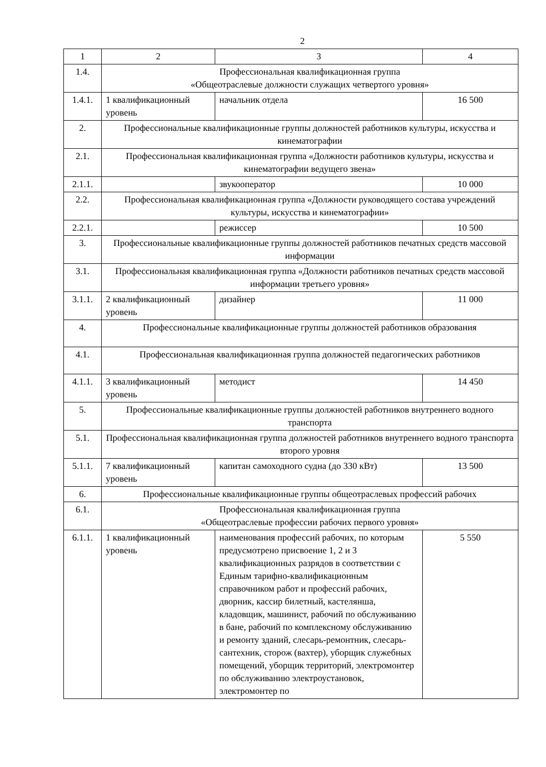2
| 1 | 2 | 3 | 4 |
| --- | --- | --- | --- |
| 1.4. | Профессиональная квалификационная группа «Общеотраслевые должности служащих четвертого уровня» | | |
| 1.4.1. | 1 квалификационный уровень | начальник отдела | 16 500 |
| 2. | Профессиональные квалификационные группы должностей работников культуры, искусства и кинематографии | | |
| 2.1. | Профессиональная квалификационная группа «Должности работников культуры, искусства и кинематографии ведущего звена» | | |
| 2.1.1. | | звукооператор | 10 000 |
| 2.2. | Профессиональная квалификационная группа «Должности руководящего состава учреждений культуры, искусства и кинематографии» | | |
| 2.2.1. | | режиссер | 10 500 |
| 3. | Профессиональные квалификационные группы должностей работников печатных средств массовой информации | | |
| 3.1. | Профессиональная квалификационная группа «Должности работников печатных средств массовой информации третьего уровня» | | |
| 3.1.1. | 2 квалификационный уровень | дизайнер | 11 000 |
| 4. | Профессиональные квалификационные группы должностей работников образования | | |
| 4.1. | Профессиональная квалификационная группа должностей педагогических работников | | |
| 4.1.1. | 3 квалификационный уровень | методист | 14 450 |
| 5. | Профессиональные квалификационные группы должностей работников внутреннего водного транспорта | | |
| 5.1. | Профессиональная квалификационная группа должностей работников внутреннего водного транспорта второго уровня | | |
| 5.1.1. | 7 квалификационный уровень | капитан самоходного судна (до 330 кВт) | 13 500 |
| 6. | Профессиональные квалификационные группы общеотраслевых профессий рабочих | | |
| 6.1. | Профессиональная квалификационная группа «Общеотраслевые профессии рабочих первого уровня» | | |
| 6.1.1. | 1 квалификационный уровень | наименования профессий рабочих, по которым предусмотрено присвоение 1, 2 и 3 квалификационных разрядов в соответствии с Единым тарифно-квалификационным справочником работ и профессий рабочих, дворник, кассир билетный, кастелянша, кладовщик, машинист, рабочий по обслуживанию в бане, рабочий по комплексному обслуживанию и ремонту зданий, слесарь-ремонтник, слесарь-сантехник, сторож (вахтер), уборщик служебных помещений, уборщик территорий, электромонтер по обслуживанию электроустановок, электромонтер по | 5 550 |